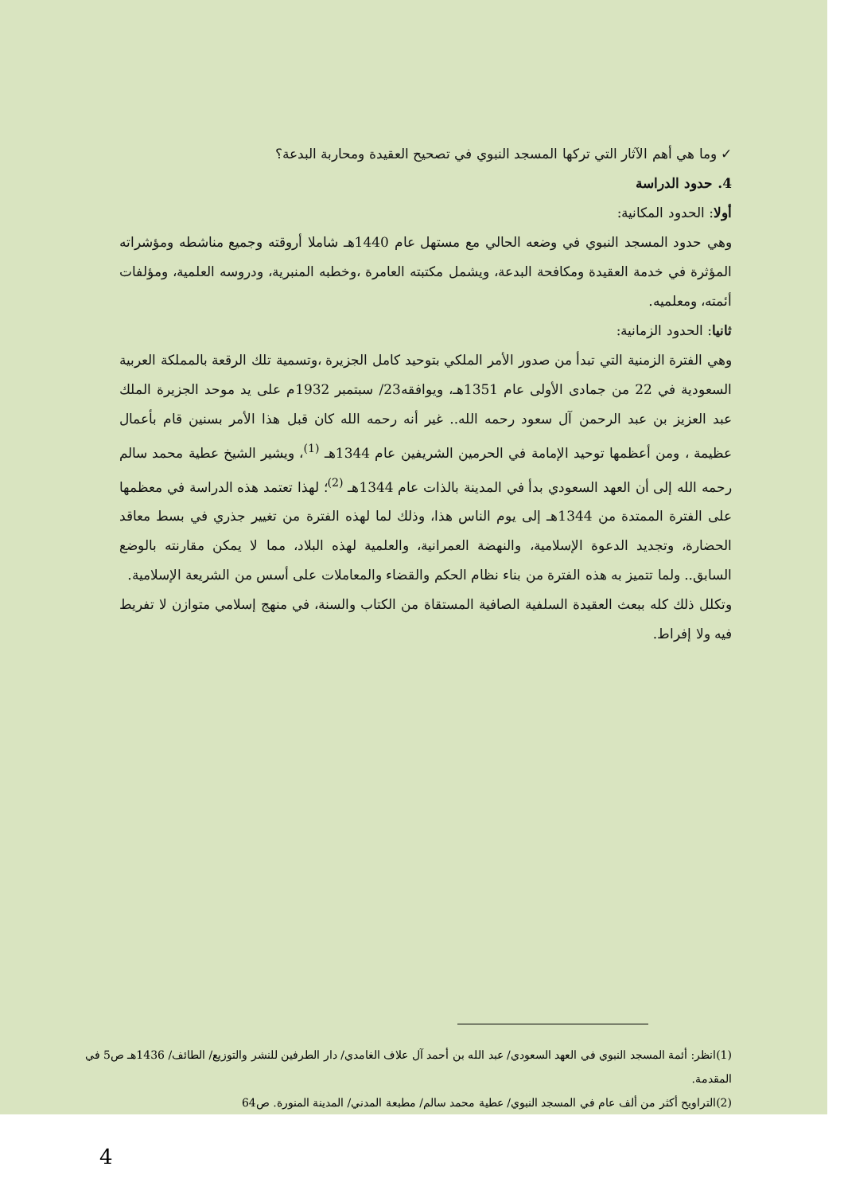✓ وما هي أهم الآثار التي تركها المسجد النبوي في تصحيح العقيدة ومحاربة البدعة؟
4. حدود الدراسة
أولا: الحدود المكانية:
وهي حدود المسجد النبوي في وضعه الحالي مع مستهل عام 1440هـ شاملا أروقته وجميع مناشطه ومؤشراته المؤثرة في خدمة العقيدة ومكافحة البدعة، ويشمل مكتبته العامرة ،وخطبه المنبرية، ودروسه العلمية، ومؤلفات أئمته، ومعلميه.
ثانيا: الحدود الزمانية:
وهي الفترة الزمنية التي تبدأ من صدور الأمر الملكي بتوحيد كامل الجزيرة ،وتسمية تلك الرقعة بالمملكة العربية السعودية في 22 من جمادى الأولى عام 1351هـ، ويوافقه23/ سبتمبر 1932م على يد موحد الجزيرة الملك عبد العزيز بن عبد الرحمن آل سعود رحمه الله.. غير أنه رحمه الله كان قبل هذا الأمر بسنين قام بأعمال عظيمة ، ومن أعظمها توحيد الإمامة في الحرمين الشريفين عام 1344هـ <sup>(1)</sup>، ويشير الشيخ عطية محمد سالم رحمه الله إلى أن العهد السعودي بدأ في المدينة بالذات عام 1344هـ <sup>(2)</sup>؛ لهذا تعتمد هذه الدراسة في معظمها على الفترة الممتدة من 1344هـ إلى يوم الناس هذا، وذلك لما لهذه الفترة من تغيير جذري في بسط معاقد الحضارة، وتجديد الدعوة الإسلامية، والنهضة العمرانية، والعلمية لهذه البلاد، مما لا يمكن مقارنته بالوضع السابق.. ولما تتميز به هذه الفترة من بناء نظام الحكم والقضاء والمعاملات على أسس من الشريعة الإسلامية.
وتكلل ذلك كله ببعث العقيدة السلفية الصافية المستقاة من الكتاب والسنة، في منهج إسلامي متوازن لا تفريط فيه ولا إفراط.
(1)انظر: أئمة المسجد النبوي في العهد السعودي/ عبد الله بن أحمد آل علاف الغامدي/ دار الطرفين للنشر والتوزيع/ الطائف/ 1436هـ ص5 في المقدمة.
(2)التراويح أكثر من ألف عام في المسجد النبوي/ عطية محمد سالم/ مطبعة المدني/ المدينة المنورة. ص64
4